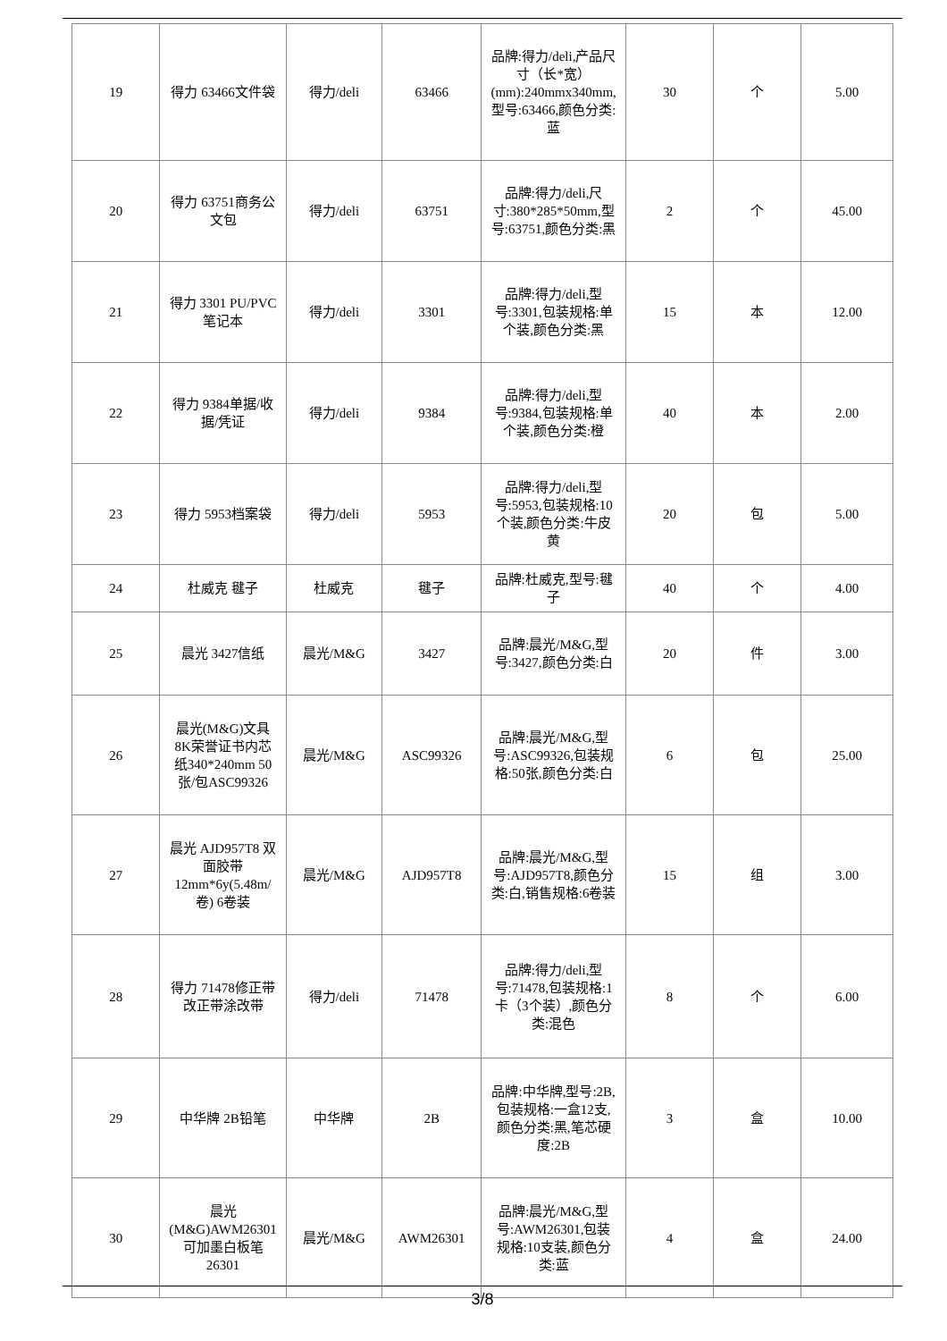| 19 | 得力 63466文件袋 | 得力/deli | 63466 | 品牌:得力/deli,产品尺寸（长*宽）(mm):240mmx340mm,型号:63466,颜色分类:蓝 | 30 | 个 | 5.00 |
| 20 | 得力 63751商务公文包 | 得力/deli | 63751 | 品牌:得力/deli,尺寸:380*285*50mm,型号:63751,颜色分类:黑 | 2 | 个 | 45.00 |
| 21 | 得力 3301 PU/PVC笔记本 | 得力/deli | 3301 | 品牌:得力/deli,型号:3301,包装规格:单个装,颜色分类:黑 | 15 | 本 | 12.00 |
| 22 | 得力 9384单据/收据/凭证 | 得力/deli | 9384 | 品牌:得力/deli,型号:9384,包装规格:单个装,颜色分类:橙 | 40 | 本 | 2.00 |
| 23 | 得力 5953档案袋 | 得力/deli | 5953 | 品牌:得力/deli,型号:5953,包装规格:10个装,颜色分类:牛皮黄 | 20 | 包 | 5.00 |
| 24 | 杜威克 毽子 | 杜威克 | 毽子 | 品牌:杜威克,型号:毽子 | 40 | 个 | 4.00 |
| 25 | 晨光 3427信纸 | 晨光/M&G | 3427 | 品牌:晨光/M&G,型号:3427,颜色分类:白 | 20 | 件 | 3.00 |
| 26 | 晨光(M&G)文具8K荣誉证书内芯纸340*240mm 50张/包ASC99326 | 晨光/M&G | ASC99326 | 品牌:晨光/M&G,型号:ASC99326,包装规格:50张,颜色分类:白 | 6 | 包 | 25.00 |
| 27 | 晨光 AJD957T8 双面胶带 12mm*6y(5.48m/卷) 6卷装 | 晨光/M&G | AJD957T8 | 品牌:晨光/M&G,型号:AJD957T8,颜色分类:白,销售规格:6卷装 | 15 | 组 | 3.00 |
| 28 | 得力 71478修正带改正带涂改带 | 得力/deli | 71478 | 品牌:得力/deli,型号:71478,包装规格:1卡（3个装）,颜色分类:混色 | 8 | 个 | 6.00 |
| 29 | 中华牌 2B铅笔 | 中华牌 | 2B | 品牌:中华牌,型号:2B,包装规格:一盒12支,颜色分类:黑,笔芯硬度:2B | 3 | 盒 | 10.00 |
| 30 | 晨光(M&G)AWM26301可加墨白板笔26301 | 晨光/M&G | AWM26301 | 品牌:晨光/M&G,型号:AWM26301,包装规格:10支装,颜色分类:蓝 | 4 | 盒 | 24.00 |
3/8